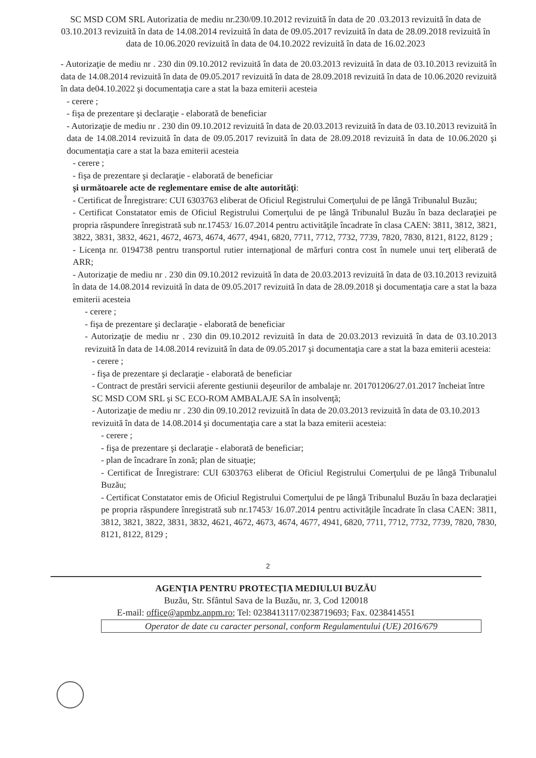SC MSD COM SRL Autorizatia de mediu nr.230/09.10.2012 revizuită în data de 20 .03.2013 revizuită în data de 03.10.2013 revizuită în data de 14.08.2014 revizuită în data de 09.05.2017 revizuită în data de 28.09.2018 revizuită în data de 10.06.2020 revizuită în data de 04.10.2022 revizuită în data de 16.02.2023
- Autorizaţie de mediu nr . 230 din 09.10.2012 revizuită în data de 20.03.2013 revizuită în data de 03.10.2013 revizuită în data de 14.08.2014 revizuită în data de 09.05.2017 revizuită în data de 28.09.2018 revizuită în data de 10.06.2020 revizuită în data de04.10.2022 şi documentaţia care a stat la baza emiterii acesteia
- cerere ;
- fişa de prezentare şi declaraţie - elaborată de beneficiar
- Autorizaţie de mediu nr . 230 din 09.10.2012 revizuită în data de 20.03.2013 revizuită în data de 03.10.2013 revizuită în data de 14.08.2014 revizuită în data de 09.05.2017 revizuită în data de 28.09.2018 revizuită în data de 10.06.2020 şi documentaţia care a stat la baza emiterii acesteia
- cerere ;
- fişa de prezentare şi declaraţie - elaborată de beneficiar
şi următoarele acte de reglementare emise de alte autorităţi:
- Certificat de Înregistrare: CUI 6303763 eliberat de Oficiul Registrului Comerţului de pe lângă Tribunalul Buzău;
- Certificat Constatator emis de Oficiul Registrului Comerţului de pe lângă Tribunalul Buzău în baza declaraţiei pe propria răspundere înregistrată sub nr.17453/ 16.07.2014 pentru activităţile încadrate în clasa CAEN: 3811, 3812, 3821, 3822, 3831, 3832, 4621, 4672, 4673, 4674, 4677, 4941, 6820, 7711, 7712, 7732, 7739, 7820, 7830, 8121, 8122, 8129 ;
- Licenţa nr. 0194738 pentru transportul rutier internaţional de mărfuri contra cost în numele unui terţ eliberată de ARR;
- Autorizaţie de mediu nr . 230 din 09.10.2012 revizuită în data de 20.03.2013 revizuită în data de 03.10.2013 revizuită în data de 14.08.2014 revizuită în data de 09.05.2017 revizuită în data de 28.09.2018 şi documentaţia care a stat la baza emiterii acesteia
- cerere ;
- fişa de prezentare şi declaraţie - elaborată de beneficiar
- Autorizaţie de mediu nr . 230 din 09.10.2012 revizuită în data de 20.03.2013 revizuită în data de 03.10.2013 revizuită în data de 14.08.2014 revizuită în data de 09.05.2017 şi documentaţia care a stat la baza emiterii acesteia:
- cerere ;
- fişa de prezentare şi declaraţie - elaborată de beneficiar
- Contract de prestări servicii aferente gestiunii deşeurilor de ambalaje nr. 201701206/27.01.2017 încheiat între SC MSD COM SRL şi SC ECO-ROM AMBALAJE SA în insolvenţă;
- Autorizaţie de mediu nr . 230 din 09.10.2012 revizuită în data de 20.03.2013 revizuită în data de 03.10.2013 revizuită în data de 14.08.2014 şi documentaţia care a stat la baza emiterii acesteia:
- cerere ;
- fişa de prezentare şi declaraţie - elaborată de beneficiar;
- plan de încadrare în zonă; plan de situaţie;
- Certificat de Înregistrare: CUI 6303763 eliberat de Oficiul Registrului Comerţului de pe lângă Tribunalul Buzău;
- Certificat Constatator emis de Oficiul Registrului Comerţului de pe lângă Tribunalul Buzău în baza declaraţiei pe propria răspundere înregistrată sub nr.17453/ 16.07.2014 pentru activităţile încadrate în clasa CAEN: 3811, 3812, 3821, 3822, 3831, 3832, 4621, 4672, 4673, 4674, 4677, 4941, 6820, 7711, 7712, 7732, 7739, 7820, 7830, 8121, 8122, 8129 ;
2
AGENŢIA PENTRU PROTECŢIA MEDIULUI BUZĂU
Buzău, Str. Sfântul Sava de la Buzău, nr. 3, Cod 120018
E-mail: office@apmbz.anpm.ro; Tel: 0238413117/0238719693; Fax. 0238414551
Operator de date cu caracter personal, conform Regulamentului (UE) 2016/679